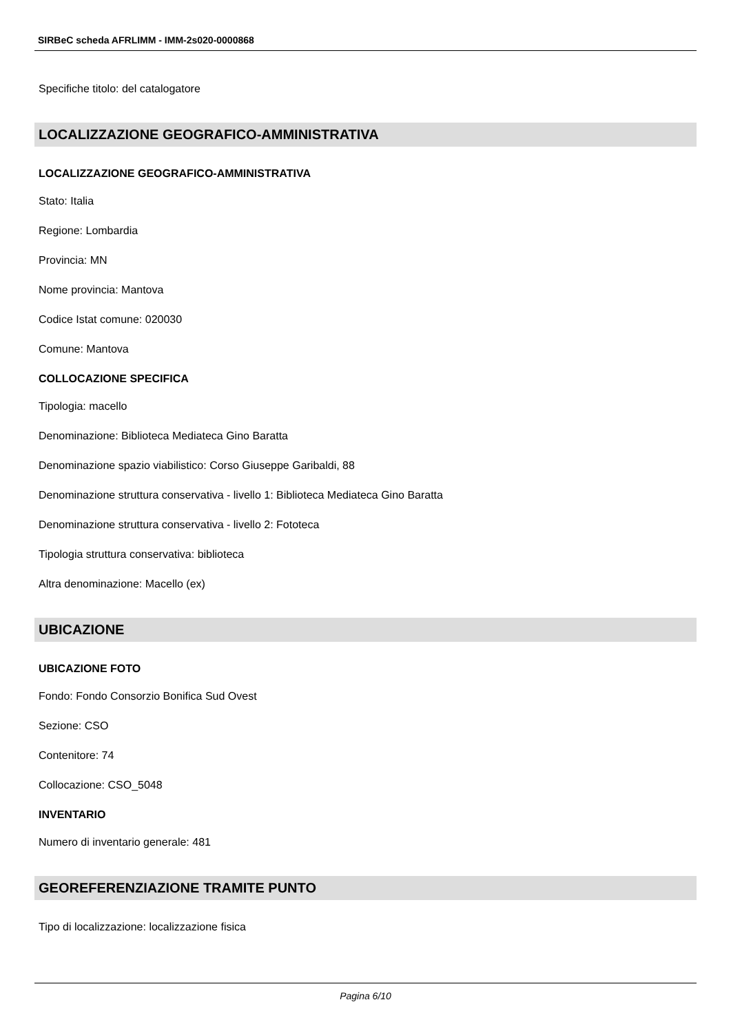SIRBeC scheda AFRLIMM - IMM-2s020-0000868
Specifiche titolo: del catalogatore
LOCALIZZAZIONE GEOGRAFICO-AMMINISTRATIVA
LOCALIZZAZIONE GEOGRAFICO-AMMINISTRATIVA
Stato: Italia
Regione: Lombardia
Provincia: MN
Nome provincia: Mantova
Codice Istat comune: 020030
Comune: Mantova
COLLOCAZIONE SPECIFICA
Tipologia: macello
Denominazione: Biblioteca Mediateca Gino Baratta
Denominazione spazio viabilistico: Corso Giuseppe Garibaldi, 88
Denominazione struttura conservativa - livello 1: Biblioteca Mediateca Gino Baratta
Denominazione struttura conservativa - livello 2: Fototeca
Tipologia struttura conservativa: biblioteca
Altra denominazione: Macello (ex)
UBICAZIONE
UBICAZIONE FOTO
Fondo: Fondo Consorzio Bonifica Sud Ovest
Sezione: CSO
Contenitore: 74
Collocazione: CSO_5048
INVENTARIO
Numero di inventario generale: 481
GEOREFERENZIAZIONE TRAMITE PUNTO
Tipo di localizzazione: localizzazione fisica
Pagina 6/10